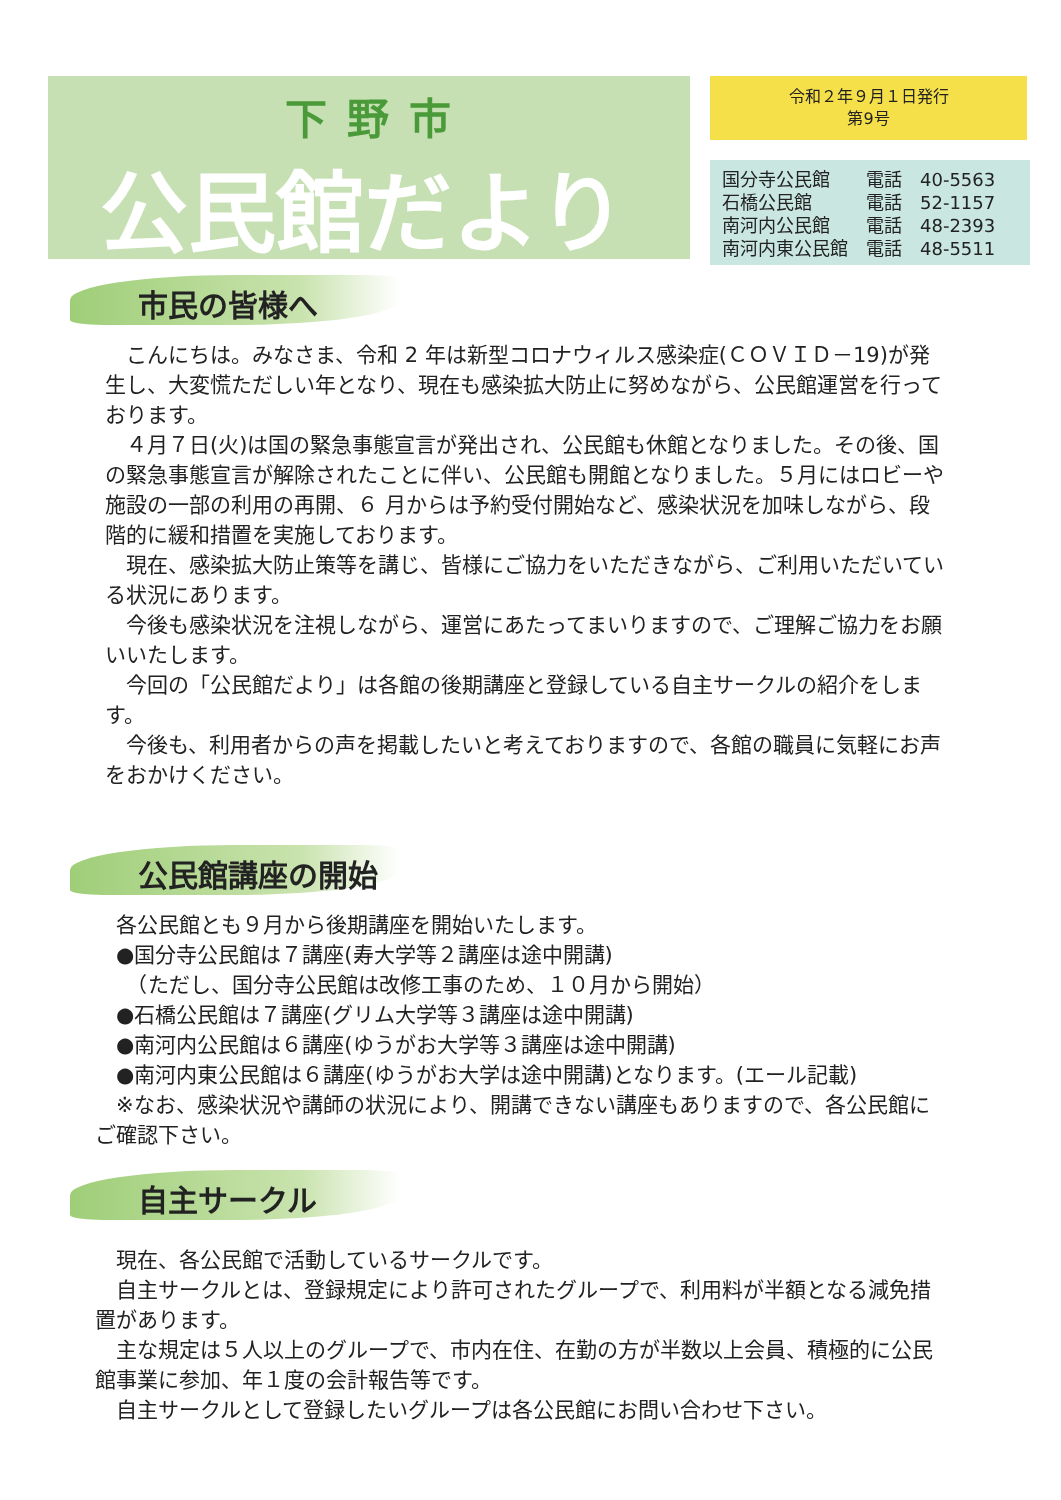下野市
公民館だより
令和２年９月１日発行
第9号
| 国分寺公民館 | 電話 | 40-5563 |
| 石橋公民館 | 電話 | 52-1157 |
| 南河内公民館 | 電話 | 48-2393 |
| 南河内東公民館 | 電話 | 48-5511 |
市民の皆様へ
　こんにちは。みなさま、令和 2 年は新型コロナウィルス感染症(ＣＯＶＩＤ－19)が発生し、大変慌ただしい年となり、現在も感染拡大防止に努めながら、公民館運営を行っております。
　４月７日(火)は国の緊急事態宣言が発出され、公民館も休館となりました。その後、国の緊急事態宣言が解除されたことに伴い、公民館も開館となりました。５月にはロビーや施設の一部の利用の再開、６ 月からは予約受付開始など、感染状況を加味しながら、段階的に緩和措置を実施しております。
　現在、感染拡大防止策等を講じ、皆様にご協力をいただきながら、ご利用いただいている状況にあります。
　今後も感染状況を注視しながら、運営にあたってまいりますので、ご理解ご協力をお願いいたします。
　今回の「公民館だより」は各館の後期講座と登録している自主サークルの紹介をします。
　今後も、利用者からの声を掲載したいと考えておりますので、各館の職員に気軽にお声をおかけください。
公民館講座の開始
　各公民館とも９月から後期講座を開始いたします。
　●国分寺公民館は７講座(寿大学等２講座は途中開講)
　　（ただし、国分寺公民館は改修工事のため、１０月から開始）
　●石橋公民館は７講座(グリム大学等３講座は途中開講)
　●南河内公民館は６講座(ゆうがお大学等３講座は途中開講)
　●南河内東公民館は６講座(ゆうがお大学は途中開講)となります。(エール記載)
　※なお、感染状況や講師の状況により、開講できない講座もありますので、各公民館にご確認下さい。
自主サークル
　現在、各公民館で活動しているサークルです。
　自主サークルとは、登録規定により許可されたグループで、利用料が半額となる減免措置があります。
　主な規定は５人以上のグループで、市内在住、在勤の方が半数以上会員、積極的に公民館事業に参加、年１度の会計報告等です。
　自主サークルとして登録したいグループは各公民館にお問い合わせ下さい。